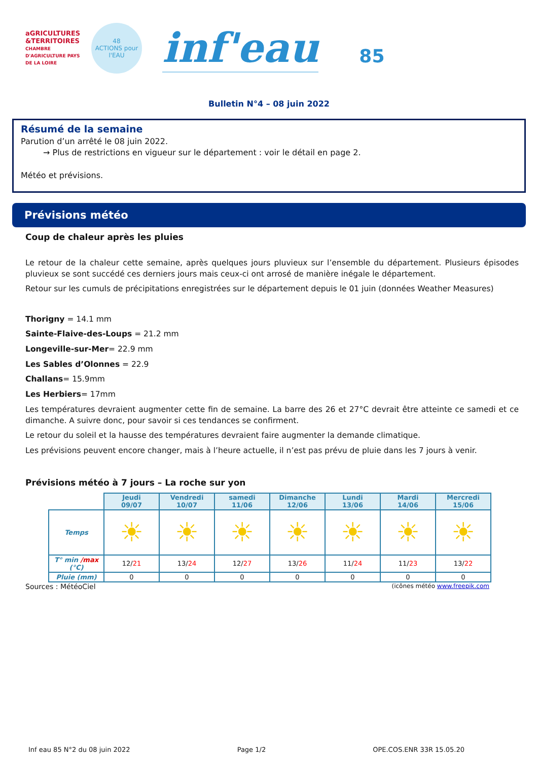aGRICULTURES &TERRITOIRES
CHAMBRE D'AGRICULTURE PAYS DE LA LOIRE
48
ACTIONS pour
l'EAU
inf'eau
85
Bulletin N°4 – 08 juin 2022
Résumé de la semaine
Parution d’un arrêté le 08 juin 2022.
→ Plus de restrictions en vigueur sur le département : voir le détail en page 2.
Météo et prévisions.
Prévisions météo
Coup de chaleur après les pluies
Le retour de la chaleur cette semaine, après quelques jours pluvieux sur l’ensemble du département. Plusieurs épisodes pluvieux se sont succédé ces derniers jours mais ceux-ci ont arrosé de manière inégale le département.
Retour sur les cumuls de précipitations enregistrées sur le département depuis le 01 juin (données Weather Measures)
Thorigny = 14.1 mm
Sainte-Flaive-des-Loups = 21.2 mm
Longeville-sur-Mer= 22.9 mm
Les Sables d’Olonnes = 22.9
Challans= 15.9mm
Les Herbiers= 17mm
Les températures devraient augmenter cette fin de semaine. La barre des 26 et 27°C devrait être atteinte ce samedi et ce dimanche. A suivre donc, pour savoir si ces tendances se confirment.
Le retour du soleil et la hausse des températures devraient faire augmenter la demande climatique.
Les prévisions peuvent encore changer, mais à l’heure actuelle, il n’est pas prévu de pluie dans les 7 jours à venir.
Prévisions météo à 7 jours – La roche sur yon
| | Jeudi 09/07 | Vendredi 10/07 | samedi 11/06 | Dimanche 12/06 | Lundi 13/06 | Mardi 14/06 | Mercredi 15/06 |
| --- | --- | --- | --- | --- | --- | --- | --- |
| Temps | ☀ | ☀ | ☀ | ☀ | ☀ | ☀ | ☀ |
| T° min /max (°C) | 12/ 21 | 13/ 24 | 12/ 27 | 13/ 26 | 11/ 24 | 11/ 23 | 13/ 22 |
| Pluie (mm) | 0 | 0 | 0 | 0 | 0 | 0 | 0 |
Sources : MétéoCiel (icônes météo www.freepik.com
Inf eau 85 N°2 du 08 juin 2022 Page 1/2 OPE.COS.ENR 33R 15.05.20